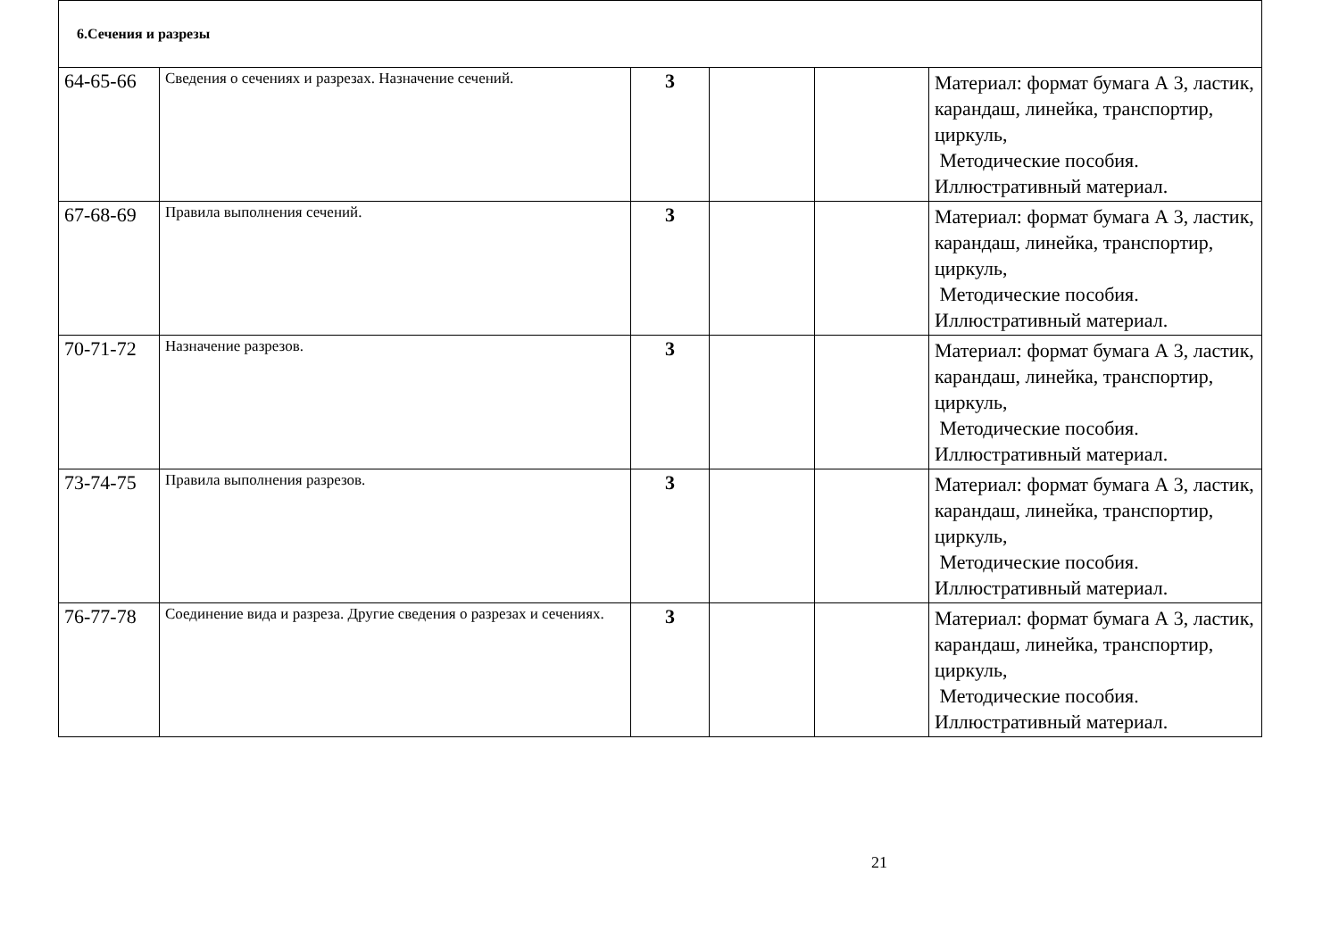| 6.Сечения и разрезы | | | | | |
| 64-65-66 | Сведения о сечениях и разрезах. Назначение сечений. | 3 | | | Материал: формат бумага А 3, ластик, карандаш, линейка, транспортир, циркуль, Методические пособия. Иллюстративный материал. |
| 67-68-69 | Правила выполнения сечений. | 3 | | | Материал: формат бумага А 3, ластик, карандаш, линейка, транспортир, циркуль, Методические пособия. Иллюстративный материал. |
| 70-71-72 | Назначение разрезов. | 3 | | | Материал: формат бумага А 3, ластик, карандаш, линейка, транспортир, циркуль, Методические пособия. Иллюстративный материал. |
| 73-74-75 | Правила выполнения разрезов. | 3 | | | Материал: формат бумага А 3, ластик, карандаш, линейка, транспортир, циркуль, Методические пособия. Иллюстративный материал. |
| 76-77-78 | Соединение вида и разреза. Другие сведения о разрезах и сечениях. | 3 | | | Материал: формат бумага А 3, ластик, карандаш, линейка, транспортир, циркуль, Методические пособия. Иллюстративный материал. |
21